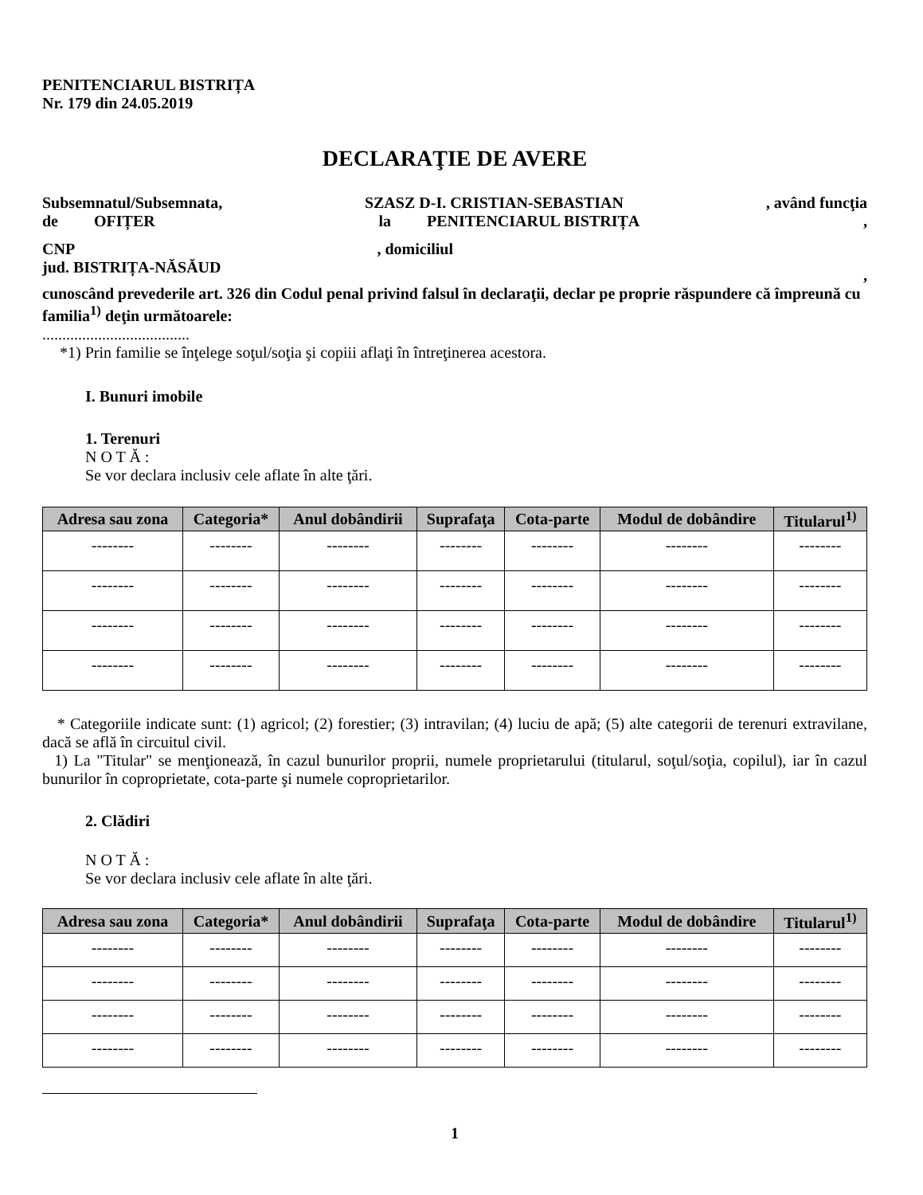PENITENCIARUL BISTRIȚA
Nr. 179 din 24.05.2019
DECLARAŢIE DE AVERE
Subsemnatul/Subsemnata, SZASZ D-I. CRISTIAN-SEBASTIAN, având funcţia
de OFIȚER la PENITENCIARUL BISTRIȚA,
CNP, domiciliul
jud. BISTRIȚA-NĂSĂUD,
cunoscând prevederile art. 326 din Codul penal privind falsul în declaraţii, declar pe proprie răspundere că împreună cu familia<sup>1)</sup> deţin următoarele:
.....................................
*1) Prin familie se înţelege soţul/soţia şi copiii aflaţi în întreţinerea acestora.
I. Bunuri imobile
1. Terenuri
N O T Ă :
Se vor declara inclusiv cele aflate în alte ţări.
| Adresa sau zona | Categoria* | Anul dobândirii | Suprafaţa | Cota-parte | Modul de dobândire | Titularul<sup>1)</sup> |
| --- | --- | --- | --- | --- | --- | --- |
| -------- | -------- | -------- | -------- | -------- | -------- | -------- |
| -------- | -------- | -------- | -------- | -------- | -------- | -------- |
| -------- | -------- | -------- | -------- | -------- | -------- | -------- |
| -------- | -------- | -------- | -------- | -------- | -------- | -------- |
* Categoriile indicate sunt: (1) agricol; (2) forestier; (3) intravilan; (4) luciu de apă; (5) alte categorii de terenuri extravilane, dacă se află în circuitul civil.
1) La "Titular" se menţionează, în cazul bunurilor proprii, numele proprietarului (titularul, soţul/soţia, copilul), iar în cazul bunurilor în coproprietate, cota-parte şi numele coproprietarilor.
2. Clădiri
N O T Ă :
Se vor declara inclusiv cele aflate în alte ţări.
| Adresa sau zona | Categoria* | Anul dobândirii | Suprafaţa | Cota-parte | Modul de dobândire | Titularul<sup>1)</sup> |
| --- | --- | --- | --- | --- | --- | --- |
| -------- | -------- | -------- | -------- | -------- | -------- | -------- |
| -------- | -------- | -------- | -------- | -------- | -------- | -------- |
| -------- | -------- | -------- | -------- | -------- | -------- | -------- |
| -------- | -------- | -------- | -------- | -------- | -------- | -------- |
1